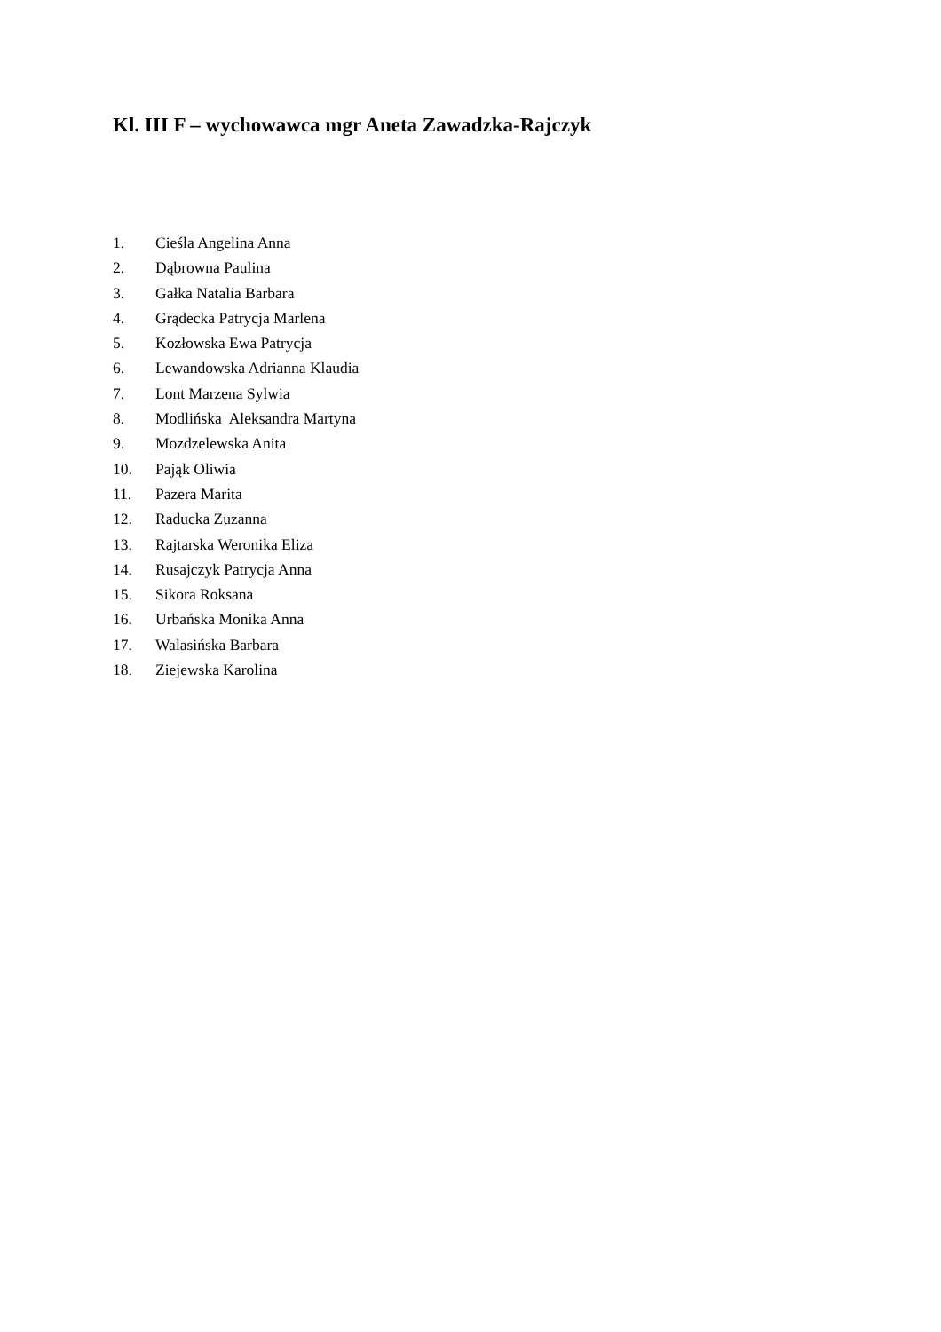Kl. III F – wychowawca mgr Aneta Zawadzka-Rajczyk
1. Cieśla Angelina Anna
2. Dąbrowna Paulina
3. Gałka Natalia Barbara
4. Grądecka Patrycja Marlena
5. Kozłowska Ewa Patrycja
6. Lewandowska Adrianna Klaudia
7. Lont Marzena Sylwia
8. Modlińska Aleksandra Martyna
9. Mozdzelewska Anita
10. Pająk Oliwia
11. Pazera Marita
12. Raducka Zuzanna
13. Rajtarska Weronika Eliza
14. Rusajczyk Patrycja Anna
15. Sikora Roksana
16. Urbańska Monika Anna
17. Walasińska Barbara
18. Ziejewska Karolina